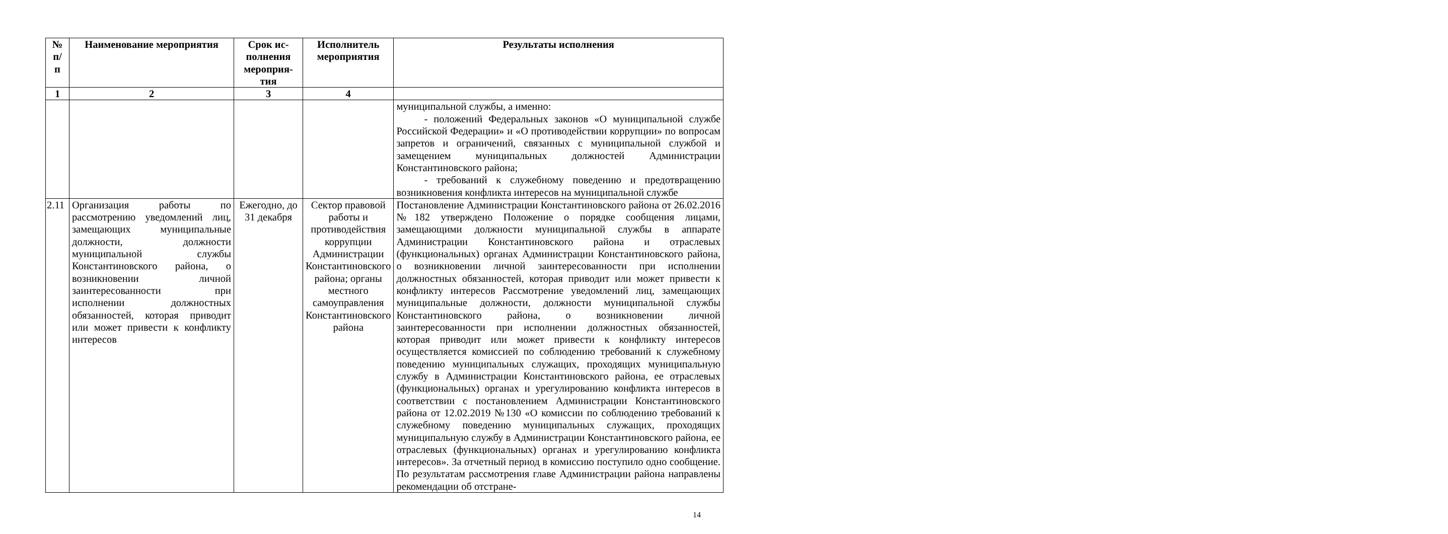| № п/ п | Наименование мероприятия | Срок ис- полнения мероприя- тия | Исполнитель мероприятия | Результаты исполнения |
| --- | --- | --- | --- | --- |
| 1 | 2 | 3 | 4 | |
| | | | | муниципальной службы, а именно: - положений Федеральных законов «О муниципальной службе Российской Федерации» и «О противодействии коррупции» по вопросам запретов и ограничений, связанных с муниципальной службой и замещением муниципальных должностей Администрации Константиновского района; - требований к служебному поведению и предотвращению возникновения конфликта интересов на муниципальной службе |
| 2.11 | Организация работы по рассмотрению уведомлений лиц, замещающих муниципальные должности, должности муниципальной службы Константиновского района, о возникновении личной заинтересованности при исполнении должностных обязанностей, которая приводит или может привести к конфликту интересов | Ежегодно, до 31 декабря | Сектор правовой работы и противодействия коррупции Администрации Константиновского района; органы местного самоуправления Константиновского района | Постановление Администрации Константиновского района от 26.02.2016 №182 утверждено Положение о порядке сообщения лицами, замещающими должности муниципальной службы в аппарате Администрации Константиновского района и отраслевых (функциональных) органах Администрации Константиновского района, о возникновении личной заинтересованности при исполнении должностных обязанностей, которая приводит или может привести к конфликту интересов Рассмотрение уведомлений лиц, замещающих муниципальные должности, должности муниципальной службы Константиновского района, о возникновении личной заинтересованности при исполнении должностных обязанностей, которая приводит или может привести к конфликту интересов осуществляется комиссией по соблюдению требований к служебному поведению муниципальных служащих, проходящих муниципальную службу в Администрации Константиновского района, ее отраслевых (функциональных) органах и урегулированию конфликта интересов в соответствии с постановлением Администрации Константиновского района от 12.02.2019 №130 «О комиссии по соблюдению требований к служебному поведению муниципальных служащих, проходящих муниципальную службу в Администрации Константиновского района, ее отраслевых (функциональных) органах и урегулированию конфликта интересов». За отчетный период в комиссию поступило одно сообщение. По результатам рассмотрения главе Администрации района направлены рекомендации об отстране- |
14